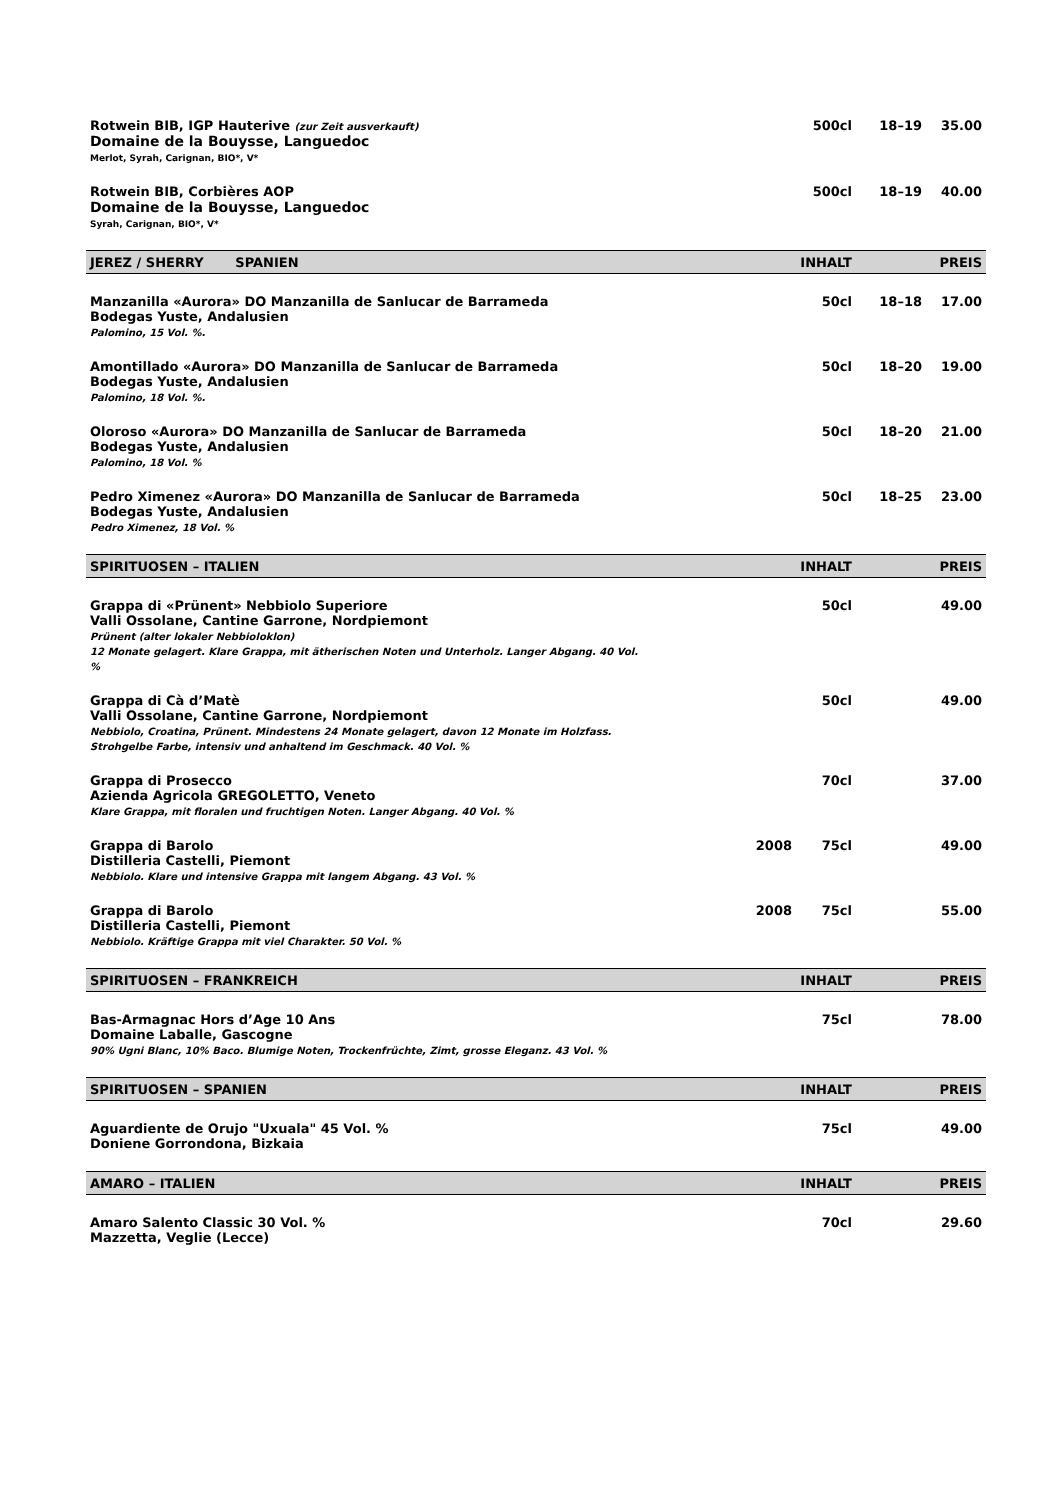| Rotwein BIB, IGP Hauterive (zur Zeit ausverkauft) Domaine de la Bouysse, Languedoc Merlot, Syrah, Carignan, BIO*, V* | | 500cl | 18–19 | 35.00 |
| Rotwein BIB, Corbières AOP Domaine de la Bouysse, Languedoc Syrah, Carignan, BIO*, V* | | 500cl | 18–19 | 40.00 |
| JEREZ / SHERRY SPANIEN | | INHALT | | PREIS |
| Manzanilla «Aurora» DO Manzanilla de Sanlucar de Barrameda Bodegas Yuste, Andalusien Palomino, 15 Vol. %. | | 50cl | 18–18 | 17.00 |
| Amontillado «Aurora» DO Manzanilla de Sanlucar de Barrameda Bodegas Yuste, Andalusien Palomino, 18 Vol. %. | | 50cl | 18–20 | 19.00 |
| Oloroso «Aurora» DO Manzanilla de Sanlucar de Barrameda Bodegas Yuste, Andalusien Palomino, 18 Vol. % | | 50cl | 18–20 | 21.00 |
| Pedro Ximenez «Aurora» DO Manzanilla de Sanlucar de Barrameda Bodegas Yuste, Andalusien Pedro Ximenez, 18 Vol. % | | 50cl | 18–25 | 23.00 |
| SPIRITUOSEN – ITALIEN | | INHALT | | PREIS |
| Grappa di «Prünent» Nebbiolo Superiore Valli Ossolane, Cantine Garrone, Nordpiemont Prünent (alter lokaler Nebbioloklon) 12 Monate gelagert. Klare Grappa, mit ätherischen Noten und Unterholz. Langer Abgang. 40 Vol. % | | 50cl | | 49.00 |
| Grappa di Cà d’Matè Valli Ossolane, Cantine Garrone, Nordpiemont Nebbiolo, Croatina, Prünent. Mindestens 24 Monate gelagert, davon 12 Monate im Holzfass. Strohgelbe Farbe, intensiv und anhaltend im Geschmack. 40 Vol. % | | 50cl | | 49.00 |
| Grappa di Prosecco Azienda Agricola GREGOLETTO, Veneto Klare Grappa, mit floralen und fruchtigen Noten. Langer Abgang. 40 Vol. % | | 70cl | | 37.00 |
| Grappa di Barolo Distilleria Castelli, Piemont Nebbiolo. Klare und intensive Grappa mit langem Abgang. 43 Vol. % | 2008 | 75cl | | 49.00 |
| Grappa di Barolo Distilleria Castelli, Piemont Nebbiolo. Kräftige Grappa mit viel Charakter. 50 Vol. % | 2008 | 75cl | | 55.00 |
| SPIRITUOSEN – FRANKREICH | | INHALT | | PREIS |
| Bas-Armagnac Hors d’Age 10 Ans Domaine Laballe, Gascogne 90% Ugni Blanc, 10% Baco. Blumige Noten, Trockenfrüchte, Zimt, grosse Eleganz. 43 Vol. % | | 75cl | | 78.00 |
| SPIRITUOSEN – SPANIEN | | INHALT | | PREIS |
| Aguardiente de Orujo "Uxuala" 45 Vol. % Doniene Gorrondona, Bizkaia | | 75cl | | 49.00 |
| AMARO – ITALIEN | | INHALT | | PREIS |
| Amaro Salento Classic 30 Vol. % Mazzetta, Veglie (Lecce) | | 70cl | | 29.60 |